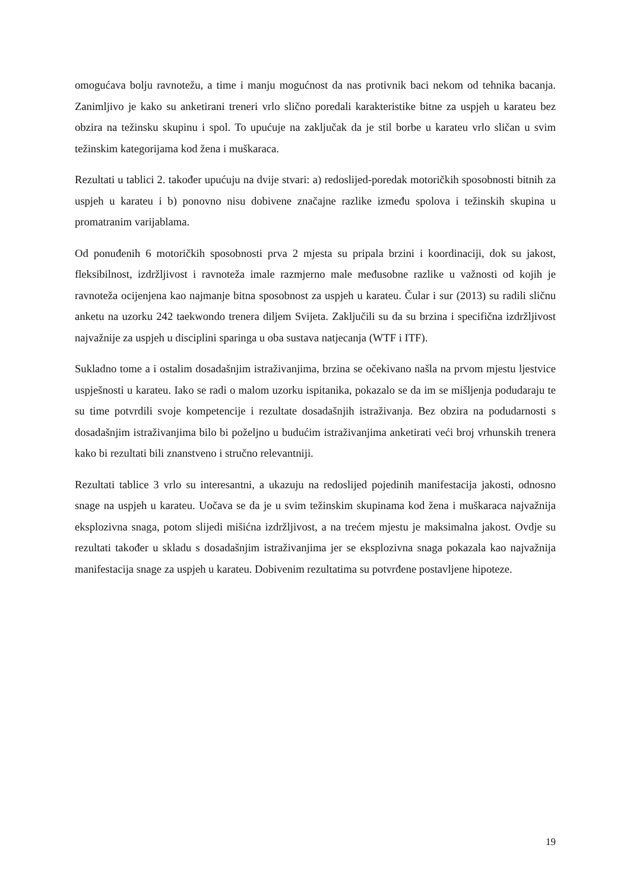omogućava bolju ravnotežu, a time i manju mogućnost da nas protivnik baci nekom od tehnika bacanja. Zanimljivo je kako su anketirani treneri vrlo slično poredali karakteristike bitne za uspjeh u karateu bez obzira na težinsku skupinu i spol. To upućuje na zaključak da je stil borbe u karateu vrlo sličan u svim težinskim kategorijama kod žena i muškaraca.
Rezultati u tablici 2. također upućuju na dvije stvari: a) redoslijed-poredak motoričkih sposobnosti bitnih za uspjeh u karateu i b) ponovno nisu dobivene značajne razlike između spolova i težinskih skupina u promatranim varijablama.
Od ponuđenih 6 motoričkih sposobnosti prva 2 mjesta su pripala brzini i koordinaciji, dok su jakost, fleksibilnost, izdržljivost i ravnoteža imale razmjerno male međusobne razlike u važnosti od kojih je ravnoteža ocijenjena kao najmanje bitna sposobnost za uspjeh u karateu. Čular i sur (2013) su radili sličnu anketu na uzorku 242 taekwondo trenera diljem Svijeta. Zaključili su da su brzina i specifična izdržljivost najvažnije za uspjeh u disciplini sparinga u oba sustava natjecanja (WTF i ITF).
Sukladno tome a i ostalim dosadašnjim istraživanjima, brzina se očekivano našla na prvom mjestu ljestvice uspješnosti u karateu. Iako se radi o malom uzorku ispitanika, pokazalo se da im se mišljenja podudaraju te su time potvrdili svoje kompetencije i rezultate dosadašnjih istraživanja. Bez obzira na podudarnosti s dosadašnjim istraživanjima bilo bi poželjno u budućim istraživanjima anketirati veći broj vrhunskih trenera kako bi rezultati bili znanstveno i stručno relevantniji.
Rezultati tablice 3 vrlo su interesantni, a ukazuju na redoslijed pojedinih manifestacija jakosti, odnosno snage na uspjeh u karateu. Uočava se da je u svim težinskim skupinama kod žena i muškaraca najvažnija eksplozivna snaga, potom slijedi mišićna izdržljivost, a na trećem mjestu je maksimalna jakost. Ovdje su rezultati također u skladu s dosadašnjim istraživanjima jer se eksplozivna snaga pokazala kao najvažnija manifestacija snage za uspjeh u karateu. Dobivenim rezultatima su potvrđene postavljene hipoteze.
19